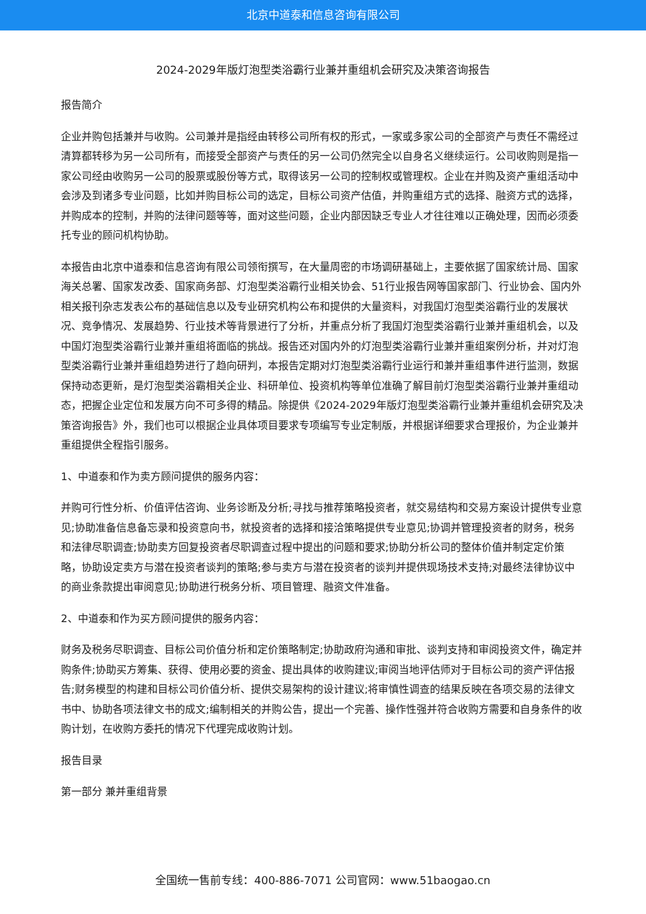北京中道泰和信息咨询有限公司
2024-2029年版灯泡型类浴霸行业兼并重组机会研究及决策咨询报告
报告简介
企业并购包括兼并与收购。公司兼并是指经由转移公司所有权的形式，一家或多家公司的全部资产与责任不需经过清算都转移为另一公司所有，而接受全部资产与责任的另一公司仍然完全以自身名义继续运行。公司收购则是指一家公司经由收购另一公司的股票或股份等方式，取得该另一公司的控制权或管理权。企业在并购及资产重组活动中会涉及到诸多专业问题，比如并购目标公司的选定，目标公司资产估值，并购重组方式的选择、融资方式的选择，并购成本的控制，并购的法律问题等等，面对这些问题，企业内部因缺乏专业人才往往难以正确处理，因而必须委托专业的顾问机构协助。
本报告由北京中道泰和信息咨询有限公司领衔撰写，在大量周密的市场调研基础上，主要依据了国家统计局、国家海关总署、国家发改委、国家商务部、灯泡型类浴霸行业相关协会、51行业报告网等国家部门、行业协会、国内外相关报刊杂志发表公布的基础信息以及专业研究机构公布和提供的大量资料，对我国灯泡型类浴霸行业的发展状况、竞争情况、发展趋势、行业技术等背景进行了分析，并重点分析了我国灯泡型类浴霸行业兼并重组机会，以及中国灯泡型类浴霸行业兼并重组将面临的挑战。报告还对国内外的灯泡型类浴霸行业兼并重组案例分析，并对灯泡型类浴霸行业兼并重组趋势进行了趋向研判，本报告定期对灯泡型类浴霸行业运行和兼并重组事件进行监测，数据保持动态更新，是灯泡型类浴霸相关企业、科研单位、投资机构等单位准确了解目前灯泡型类浴霸行业兼并重组动态，把握企业定位和发展方向不可多得的精品。除提供《2024-2029年版灯泡型类浴霸行业兼并重组机会研究及决策咨询报告》外，我们也可以根据企业具体项目要求专项编写专业定制版，并根据详细要求合理报价，为企业兼并重组提供全程指引服务。
1、中道泰和作为卖方顾问提供的服务内容：
并购可行性分析、价值评估咨询、业务诊断及分析;寻找与推荐策略投资者，就交易结构和交易方案设计提供专业意见;协助准备信息备忘录和投资意向书，就投资者的选择和接洽策略提供专业意见;协调并管理投资者的财务，税务和法律尽职调查;协助卖方回复投资者尽职调查过程中提出的问题和要求;协助分析公司的整体价值并制定定价策略，协助设定卖方与潜在投资者谈判的策略;参与卖方与潜在投资者的谈判并提供现场技术支持;对最终法律协议中的商业条款提出审阅意见;协助进行税务分析、项目管理、融资文件准备。
2、中道泰和作为买方顾问提供的服务内容：
财务及税务尽职调查、目标公司价值分析和定价策略制定;协助政府沟通和审批、谈判支持和审阅投资文件，确定并购条件;协助买方筹集、获得、使用必要的资金、提出具体的收购建议;审阅当地评估师对于目标公司的资产评估报告;财务模型的构建和目标公司价值分析、提供交易架构的设计建议;将审慎性调查的结果反映在各项交易的法律文书中、协助各项法律文书的成文;编制相关的并购公告，提出一个完善、操作性强并符合收购方需要和自身条件的收购计划，在收购方委托的情况下代理完成收购计划。
报告目录
第一部分 兼并重组背景
全国统一售前专线：400-886-7071 公司官网：www.51baogao.cn